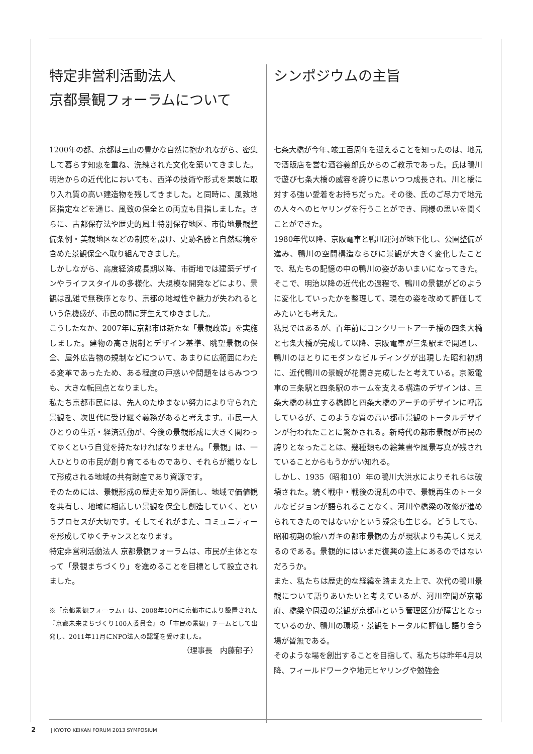特定非営利活動法人
京都景観フォーラムについて
1200年の都、京都は三山の豊かな自然に抱かれながら、密集して暮らす知恵を重ね、洗練された文化を築いてきました。明治からの近代化においても、西洋の技術や形式を果敢に取り入れ質の高い建造物を残してきました。と同時に、風致地区指定などを通じ、風致の保全との両立も目指しました。さらに、古都保存法や歴史的風土特別保存地区、市街地景観整備条例・美観地区などの制度を設け、史跡名勝と自然環境を含めた景観保全へ取り組んできました。
しかしながら、高度経済成長期以降、市街地では建築デザインやライフスタイルの多様化、大規模な開発などにより、景観は乱雑で無秩序となり、京都の地域性や魅力が失われるという危機感が、市民の間に芽生えてゆきました。
こうしたなか、2007年に京都市は新たな「景観政策」を実施しました。建物の高さ規制とデザイン基準、眺望景観の保全、屋外広告物の規制などについて、あまりに広範囲にわたる変革であったため、ある程度の戸惑いや問題をはらみつつも、大きな転回点となりました。
私たち京都市民には、先人のたゆまない努力により守られた景観を、次世代に受け継ぐ義務があると考えます。市民一人ひとりの生活・経済活動が、今後の景観形成に大きく関わってゆくという自覚を持たなければなりません。「景観」は、一人ひとりの市民が創り育てるものであり、それらが織りなして形成される地域の共有財産であり資源です。
そのためには、景観形成の歴史を知り評価し、地域で価値観を共有し、地域に相応しい景観を保全し創造していく、というプロセスが大切です。そしてそれがまた、コミュニティーを形成してゆくチャンスとなります。
特定非営利活動法人 京都景観フォーラムは、市民が主体となって「景観まちづくり」を進めることを目標として設立されました。
※「京都景観フォーラム」は、2008年10月に京都市により設置された『京都未来まちづくり100人委員会』の「市民の景観」チームとして出発し、2011年11月にNPO法人の認証を受けました。
（理事長　内藤郁子）
シンポジウムの主旨
七条大橋が今年､竣工百周年を迎えることを知ったのは、地元で酒販店を営む酒谷義郎氏からのご教示であった。氏は鴨川で遊び七条大橋の威容を誇りに思いつつ成長され、川と橋に対する強い愛着をお持ちだった。その後、氏のご尽力で地元の人々へのヒヤリングを行うことができ、同様の思いを聞くことができた。
1980年代以降、京阪電車と鴨川運河が地下化し、公園整備が進み、鴨川の空間構造ならびに景観が大きく変化したことで、私たちの記憶の中の鴨川の姿があいまいになってきた。そこで、明治以降の近代化の過程で、鴨川の景観がどのように変化していったかを整理して、現在の姿を改めて評価してみたいとも考えた。
私見ではあるが、百年前にコンクリートアーチ橋の四条大橋と七条大橋が完成して以降、京阪電車が三条駅まで開通し、鴨川のほとりにモダンなビルディングが出現した昭和初期に、近代鴨川の景観が花開き完成したと考えている。京阪電車の三条駅と四条駅のホームを支える構造のデザインは、三条大橋の林立する橋脚と四条大橋のアーチのデザインに呼応しているが、このような質の高い都市景観のトータルデザインが行われたことに驚かされる。新時代の都市景観が市民の誇りとなったことは、幾種類もの絵葉書や風景写真が残されていることからもうかがい知れる。
しかし、1935（昭和10）年の鴨川大洪水によりそれらは破壊された。続く戦中・戦後の混乱の中で、景観再生のトータルなビジョンが語られることなく、河川や橋梁の改修が進められてきたのではないかという疑念も生じる。どうしても、昭和初期の絵ハガキの都市景観の方が現状よりも美しく見えるのである。景観的にはいまだ復興の途上にあるのではないだろうか。
また、私たちは歴史的な経緯を踏まえた上で、次代の鴨川景観について語りあいたいと考えているが、河川空間が京都府、橋梁や周辺の景観が京都市という管理区分が障害となっているのか、鴨川の環境・景観をトータルに評価し語り合う場が皆無である。
そのような場を創出することを目指して、私たちは昨年4月以降、フィールドワークや地元ヒヤリングや勉強会
2 | KYOTO KEIKAN FORUM 2013 SYMPOSIUM